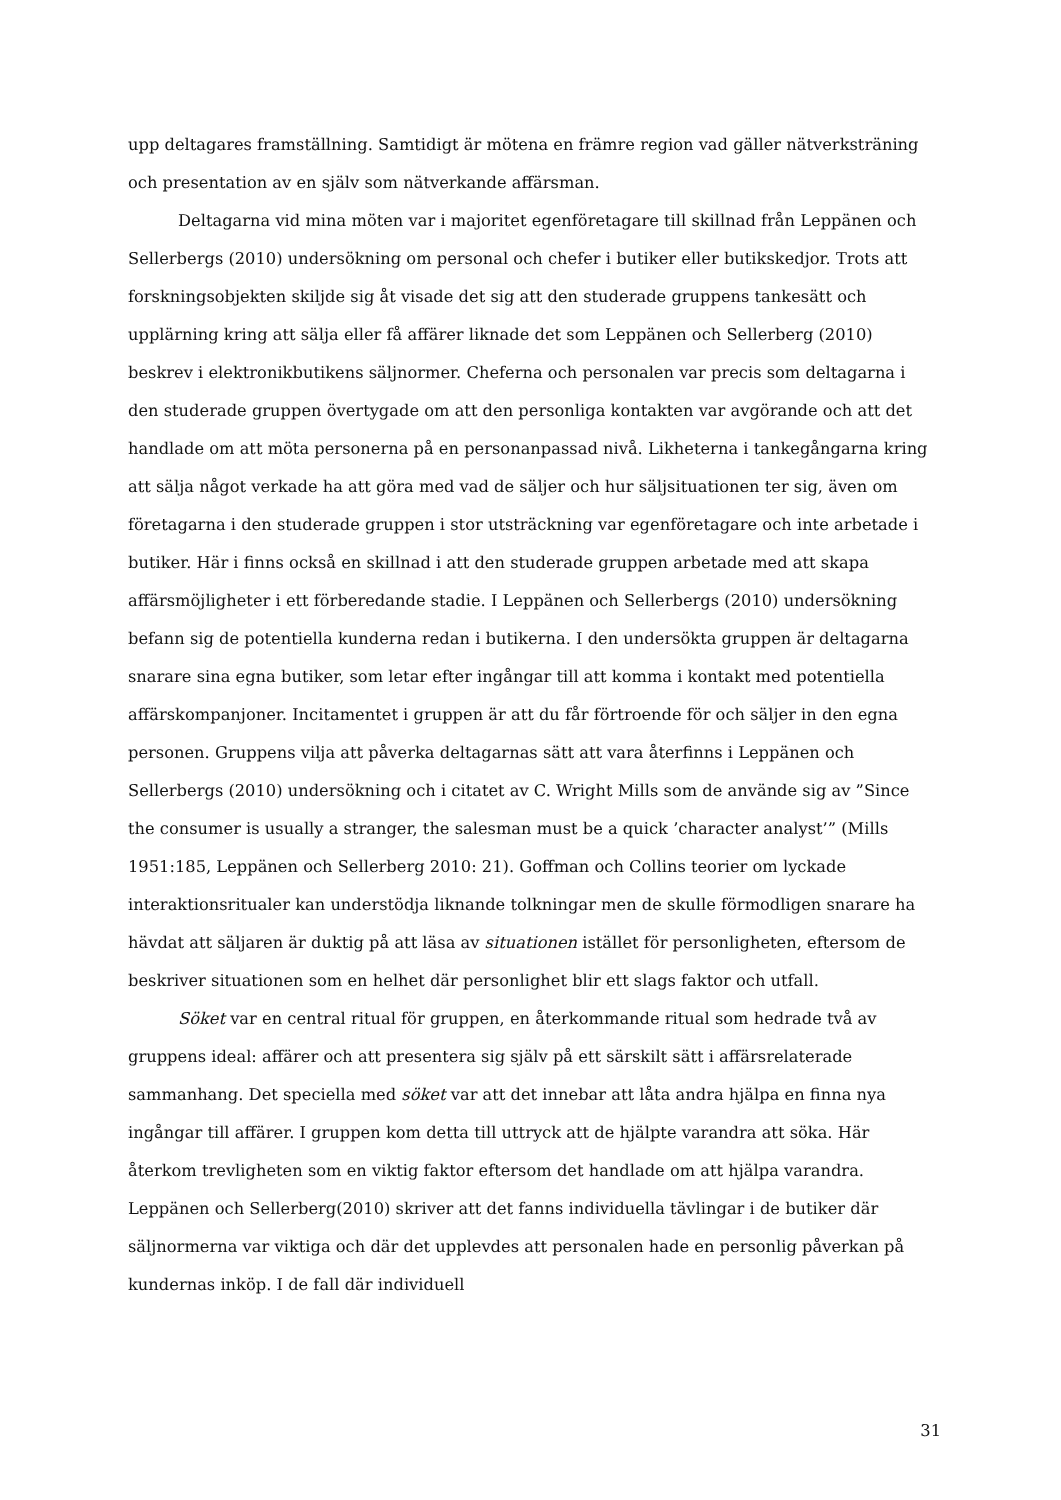upp deltagares framställning. Samtidigt är mötena en främre region vad gäller nätverksträning och presentation av en själv som nätverkande affärsman.
Deltagarna vid mina möten var i majoritet egenföretagare till skillnad från Leppänen och Sellerbergs (2010) undersökning om personal och chefer i butiker eller butikskedjor. Trots att forskningsobjekten skiljde sig åt visade det sig att den studerade gruppens tankesätt och upplärning kring att sälja eller få affärer liknade det som Leppänen och Sellerberg (2010) beskrev i elektronikbutikens säljnormer. Cheferna och personalen var precis som deltagarna i den studerade gruppen övertygade om att den personliga kontakten var avgörande och att det handlade om att möta personerna på en personanpassad nivå. Likheterna i tankegångarna kring att sälja något verkade ha att göra med vad de säljer och hur säljsituationen ter sig, även om företagarna i den studerade gruppen i stor utsträckning var egenföretagare och inte arbetade i butiker. Här i finns också en skillnad i att den studerade gruppen arbetade med att skapa affärsmöjligheter i ett förberedande stadie. I Leppänen och Sellerbergs (2010) undersökning befann sig de potentiella kunderna redan i butikerna. I den undersökta gruppen är deltagarna snarare sina egna butiker, som letar efter ingångar till att komma i kontakt med potentiella affärskompanjoner. Incitamentet i gruppen är att du får förtroende för och säljer in den egna personen. Gruppens vilja att påverka deltagarnas sätt att vara återfinns i Leppänen och Sellerbergs (2010) undersökning och i citatet av C. Wright Mills som de använde sig av ”Since the consumer is usually a stranger, the salesman must be a quick ’character analyst’” (Mills 1951:185, Leppänen och Sellerberg 2010: 21). Goffman och Collins teorier om lyckade interaktionsritualer kan understödja liknande tolkningar men de skulle förmodligen snarare ha hävdat att säljaren är duktig på att läsa av situationen istället för personligheten, eftersom de beskriver situationen som en helhet där personlighet blir ett slags faktor och utfall.
Söket var en central ritual för gruppen, en återkommande ritual som hedrade två av gruppens ideal: affärer och att presentera sig själv på ett särskilt sätt i affärsrelaterade sammanhang. Det speciella med söket var att det innebar att låta andra hjälpa en finna nya ingångar till affärer. I gruppen kom detta till uttryck att de hjälpte varandra att söka. Här återkom trevligheten som en viktig faktor eftersom det handlade om att hjälpa varandra. Leppänen och Sellerberg(2010) skriver att det fanns individuella tävlingar i de butiker där säljnormerna var viktiga och där det upplevdes att personalen hade en personlig påverkan på kundernas inköp. I de fall där individuell
31